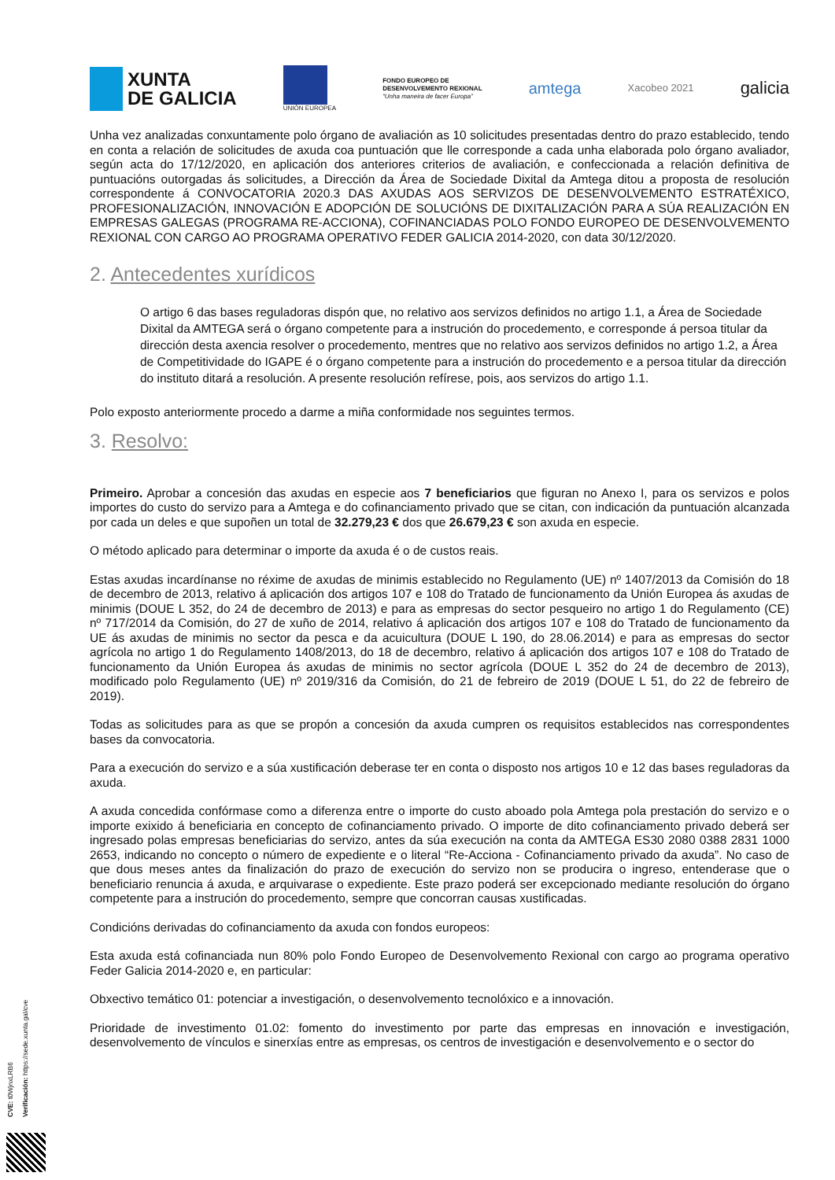XUNTA
DE GALICIA
UNIÓN EUROPEA
FONDO EUROPEO DE
DESENVOLVEMENTO REXIONAL
“Unha maneira de facer Europa”
amtega
Xacobeo 2021
galicia
Unha vez analizadas conxuntamente polo órgano de avaliación as 10 solicitudes presentadas dentro do prazo establecido, tendo en conta a relación de solicitudes de axuda coa puntuación que lle corresponde a cada unha elaborada polo órgano avaliador, según acta do 17/12/2020, en aplicación dos anteriores criterios de avaliación, e confeccionada a relación definitiva de puntuacións outorgadas ás solicitudes, a Dirección da Área de Sociedade Dixital da Amtega ditou a proposta de resolución correspondente á CONVOCATORIA 2020.3 DAS AXUDAS AOS SERVIZOS DE DESENVOLVEMENTO ESTRATÉXICO, PROFESIONALIZACIÓN, INNOVACIÓN E ADOPCIÓN DE SOLUCIÓNS DE DIXITALIZACIÓN PARA A SÚA REALIZACIÓN EN EMPRESAS GALEGAS (PROGRAMA RE-ACCIONA), COFINANCIADAS POLO FONDO EUROPEO DE DESENVOLVEMENTO REXIONAL CON CARGO AO PROGRAMA OPERATIVO FEDER GALICIA 2014-2020, con data 30/12/2020.
2. Antecedentes xurídicos
O artigo 6 das bases reguladoras dispón que, no relativo aos servizos definidos no artigo 1.1, a Área de Sociedade Dixital da AMTEGA será o órgano competente para a instrución do procedemento, e corresponde á persoa titular da dirección desta axencia resolver o procedemento, mentres que no relativo aos servizos definidos no artigo 1.2, a Área de Competitividade do IGAPE é o órgano competente para a instrución do procedemento e a persoa titular da dirección do instituto ditará a resolución. A presente resolución refírese, pois, aos servizos do artigo 1.1.
Polo exposto anteriormente procedo a darme a miña conformidade nos seguintes termos.
3. Resolvo:
Primeiro. Aprobar a concesión das axudas en especie aos 7 beneficiarios que figuran no Anexo I, para os servizos e polos importes do custo do servizo para a Amtega e do cofinanciamento privado que se citan, con indicación da puntuación alcanzada por cada un deles e que supoñen un total de 32.279,23 € dos que 26.679,23 € son axuda en especie.
O método aplicado para determinar o importe da axuda é o de custos reais.
Estas axudas incardínanse no réxime de axudas de minimis establecido no Regulamento (UE) nº 1407/2013 da Comisión do 18 de decembro de 2013, relativo á aplicación dos artigos 107 e 108 do Tratado de funcionamento da Unión Europea ás axudas de minimis (DOUE L 352, do 24 de decembro de 2013) e para as empresas do sector pesqueiro no artigo 1 do Regulamento (CE) nº 717/2014 da Comisión, do 27 de xuño de 2014, relativo á aplicación dos artigos 107 e 108 do Tratado de funcionamento da UE ás axudas de minimis no sector da pesca e da acuicultura (DOUE L 190, do 28.06.2014) e para as empresas do sector agrícola no artigo 1 do Regulamento 1408/2013, do 18 de decembro, relativo á aplicación dos artigos 107 e 108 do Tratado de funcionamento da Unión Europea ás axudas de minimis no sector agrícola (DOUE L 352 do 24 de decembro de 2013), modificado polo Regulamento (UE) nº 2019/316 da Comisión, do 21 de febreiro de 2019 (DOUE L 51, do 22 de febreiro de 2019).
Todas as solicitudes para as que se propón a concesión da axuda cumpren os requisitos establecidos nas correspondentes bases da convocatoria.
Para a execución do servizo e a súa xustificación deberase ter en conta o disposto nos artigos 10 e 12 das bases reguladoras da axuda.
A axuda concedida confórmase como a diferenza entre o importe do custo aboado pola Amtega pola prestación do servizo e o importe exixido á beneficiaria en concepto de cofinanciamento privado. O importe de dito cofinanciamento privado deberá ser ingresado polas empresas beneficiarias do servizo, antes da súa execución na conta da AMTEGA ES30 2080 0388 2831 1000 2653, indicando no concepto o número de expediente e o literal “Re-Acciona - Cofinanciamento privado da axuda”. No caso de que dous meses antes da finalización do prazo de execución do servizo non se producira o ingreso, entenderase que o beneficiario renuncia á axuda, e arquivarase o expediente. Este prazo poderá ser excepcionado mediante resolución do órgano competente para a instrución do procedemento, sempre que concorran causas xustificadas.
Condicións derivadas do cofinanciamento da axuda con fondos europeos:
Esta axuda está cofinanciada nun 80% polo Fondo Europeo de Desenvolvemento Rexional con cargo ao programa operativo Feder Galicia 2014-2020 e, en particular:
Obxectivo temático 01: potenciar a investigación, o desenvolvemento tecnolóxico e a innovación.
Prioridade de investimento 01.02: fomento do investimento por parte das empresas en innovación e investigación, desenvolvemento de vínculos e sinerxías entre as empresas, os centros de investigación e desenvolvemento e o sector do
CVE: t0WjnxLRB6
Verificación: https://sede.xunta.gal/cve